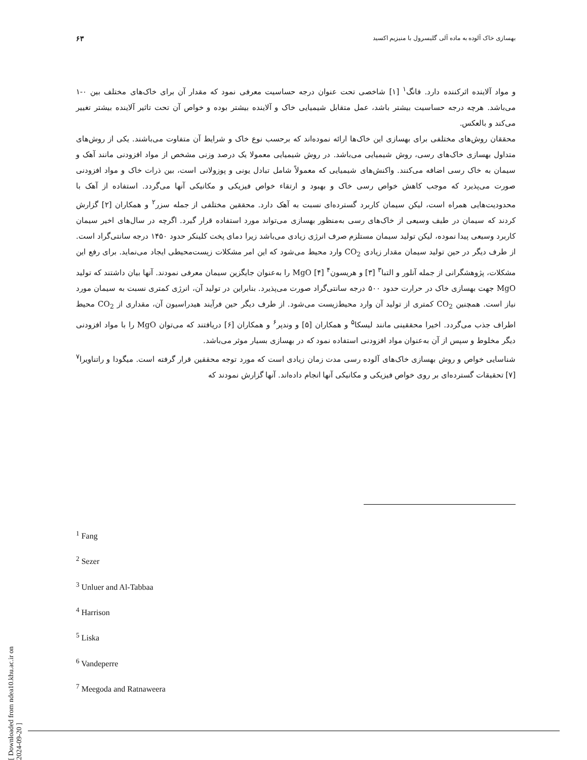بهسازی خاک آلوده به ماده آلی گلیسرول با منیزیم اکسید ۶۳
و مواد آلاینده اثرکننده دارد. فانگ<sup>۱</sup> [۱] شاخصی تحت عنوان درجه حساسیت معرفی نمود که مقدار آن برای خاک‌های مختلف بین ۰-۱ می‌باشد. هرچه درجه حساسیت بیشتر باشد، عمل متقابل شیمیایی خاک و آلاینده بیشتر بوده و خواص آن تحت تاثیر آلاینده بیشتر تغییر می‌کند و بالعکس.
محققان روش‌های مختلفی برای بهسازی این خاک‌ها ارائه نموده‌اند که برحسب نوع خاک و شرایط آن متفاوت می‌باشند. یکی از روش‌های متداول بهسازی خاک‌های رسی، روش شیمیایی می‌باشد. در روش شیمیایی معمولا یک درصد وزنی مشخص از مواد افزودنی مانند آهک و سیمان به خاک رسی اضافه می‌کنند. واکنش‌های شیمیایی که معمولاً شامل تبادل یونی و پوزولانی است، بین ذرات خاک و مواد افزودنی صورت می‌پذیرد که موجب کاهش خواص رسی خاک و بهبود و ارتقاء خواص فیزیکی و مکانیکی آنها می‌گردد. استفاده از آهک با محدودیت‌هایی همراه است، لیکن سیمان کاربرد گسترده‌ای نسبت به آهک دارد. محققین مختلفی از جمله سزر<sup>۲</sup> و همکاران [۲] گزارش کردند که سیمان در طیف وسیعی از خاک‌های رسی به‌منظور بهسازی می‌تواند مورد استفاده قرار گیرد. اگرچه در سال‌های اخیر سیمان کاربرد وسیعی پیدا نموده، لیکن تولید سیمان مستلزم صرف انرژی زیادی می‌باشد زیرا دمای پخت کلینکر حدود ۱۴۵۰ درجه سانتی‌گراد است. از طرف دیگر در حین تولید سیمان مقدار زیادی CO<sub>2</sub> وارد محیط می‌شود که این امر مشکلات زیست‌محیطی ایجاد می‌نماید. برای رفع این مشکلات، پژوهشگرانی از جمله آنلور و التبا<sup>۳</sup> [۳] و هریسون<sup>۴</sup> [۴] MgO را به‌عنوان جایگزین سیمان معرفی نمودند. آنها بیان داشتند که تولید MgO جهت بهسازی خاک در حرارت حدود ۵۰۰ درجه سانتی‌گراد صورت می‌پذیرد. بنابراین در تولید آن، انرژی کمتری نسبت به سیمان مورد نیاز است. همچنین CO<sub>2</sub> کمتری از تولید آن وارد محیط‌زیست می‌شود. از طرف دیگر حین فرآیند هیدراسیون آن، مقداری از CO<sub>2</sub> محیط اطراف جذب می‌گردد. اخیرا محققینی مانند لیسکا<sup>۵</sup> و همکاران [۵] و وندپر<sup>۶</sup> و همکاران [۶] دریافتند که می‌توان MgO را با مواد افزودنی دیگر مخلوط و سپس از آن به‌عنوان مواد افزودنی استفاده نمود که در بهسازی بسیار موثر می‌باشد.
شناسایی خواص و روش بهسازی خاک‌های آلوده رسی مدت زمان زیادی است که مورد توجه محققین قرار گرفته است. میگودا و راتناویرا<sup>۷</sup> [۷] تحقیقات گسترده‌ای بر روی خواص فیزیکی و مکانیکی آنها انجام داده‌اند. آنها گزارش نمودند که
<sup>1</sup> Fang
<sup>2</sup> Sezer
<sup>3</sup> Unluer and Al-Tabbaa
<sup>4</sup> Harrison
<sup>5</sup> Liska
<sup>6</sup> Vandeperre
<sup>7</sup> Meegoda and Ratnaweera
[ Downloaded from ndea10.khu.ac.ir on 2024-09-20 ]